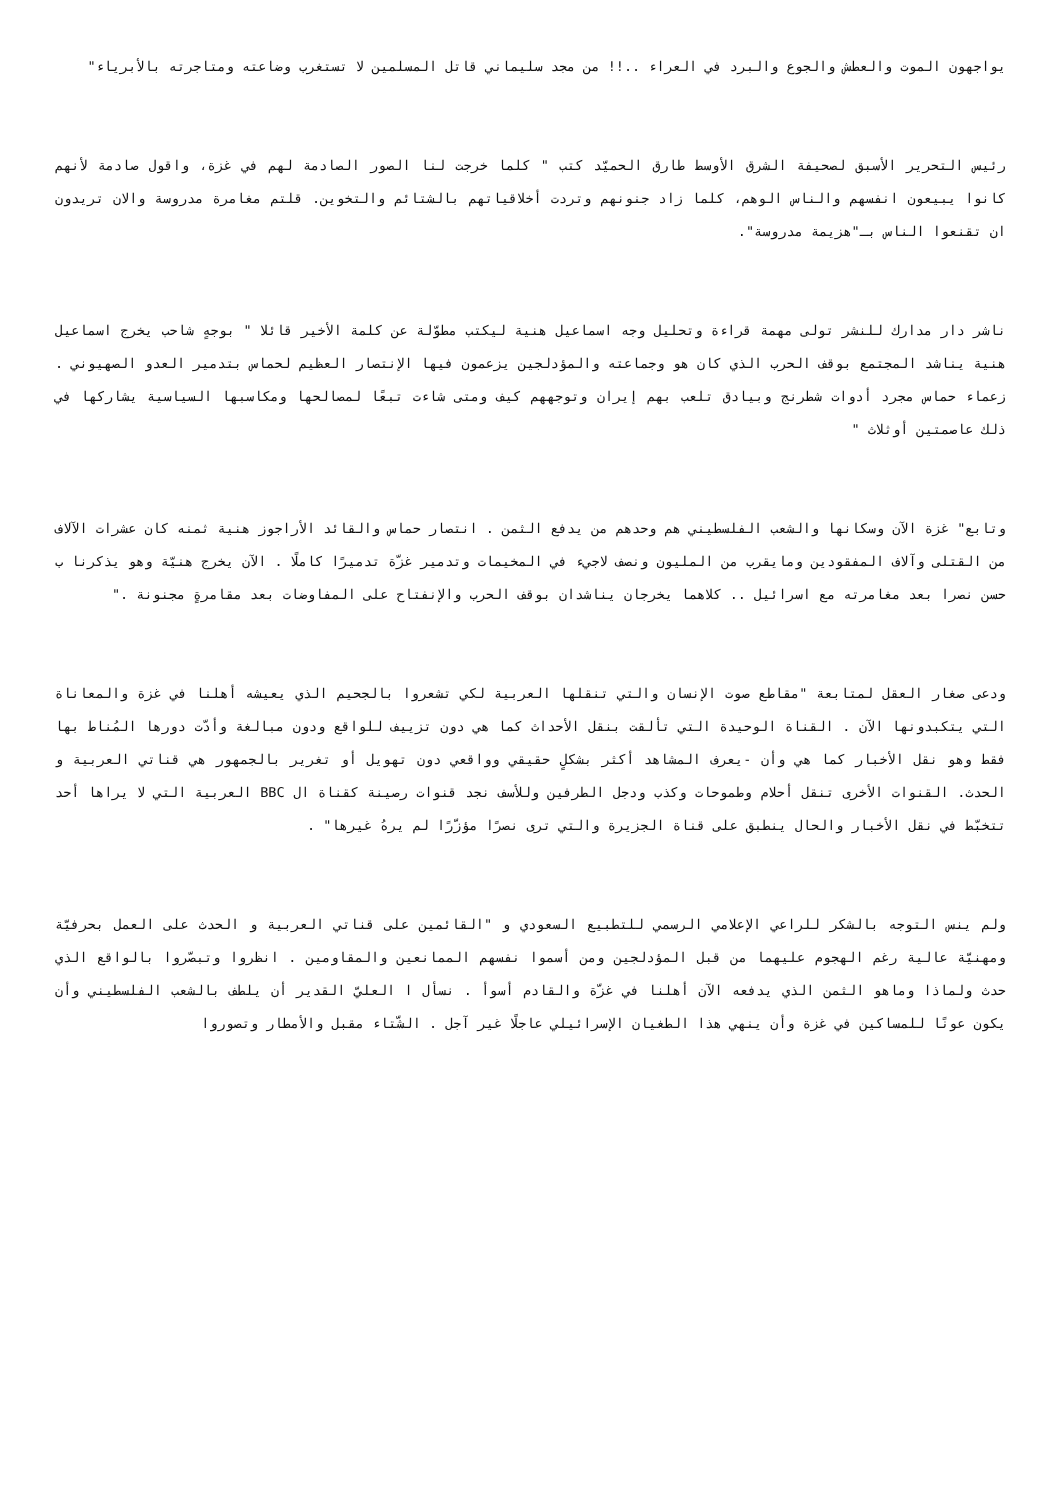يواجهون الموت والعطش والجوع والبرد في العراء ..!! من مجد سليماني قاتل المسلمين لا تستغرب وضاعته ومتاجرته بالأبرياء"
رئيس التحرير الأسبق لصحيفة الشرق الأوسط طارق الحميّد كتب " كلما خرجت لنا الصور الصادمة لهم في غزة، واقول صادمة لأنهم كانوا يبيعون انفسهم والناس الوهم، كلما زاد جنونهم وتردت أخلاقياتهم بالشتائم والتخوين. قلتم مغامرة مدروسة والان تريدون ان تقنعوا الناس بـ"هزيمة مدروسة".
ناشر دار مدارك للنشر تولى مهمة قراءة وتحليل وجه اسماعيل هنية ليكتب مطوّلة عن كلمة الأخير قائلا " بوجهٍ شاحب يخرج اسماعيل هنية يناشد المجتمع بوقف الحرب الذي كان هو وجماعته والمؤدلجين يزعمون فيها الإنتصار العظيم لحماس بتدمير العدو الصهيوني . زعماء حماس مجرد أدوات شطرنج وبيادق تلعب بهم إيران وتوجههم كيف ومتى شاءت تبعًا لمصالحها ومكاسبها السياسية يشاركها في ذلك عاصمتين أوثلاث "
وتابع" غزة الآن وسكانها والشعب الفلسطيني هم وحدهم من يدفع الثمن . انتصار حماس والقائد الأراجوز هنية ثمنه كان عشرات الآلاف من القتلى وآلاف المفقودين ومايقرب من المليون ونصف لاجيء في المخيمات وتدمير غزّة تدميرًا كاملًا . الآن يخرج هنيّة وهو يذكرنا ب حسن نصرا بعد مغامرته مع اسرائيل .. كلاهما يخرجان يناشدان بوقف الحرب والإنفتاح على المفاوضات بعد مقامرةٍ مجنونة ."
ودعى صغار العقل لمتابعة "مقاطع صوت الإنسان والتي تنقلها العربية لكي تشعروا بالجحيم الذي يعيشه أهلنا في غزة والمعاناة التي يتكبدونها الآن . القناة الوحيدة التي تألقت بنقل الأحداث كما هي دون تزييف للواقع ودون مبالغة وأدّت دورها المُناط بها فقط وهو نقل الأخبار كما هي وأن -يعرف المشاهد أكثر بشكلٍ حقيقي وواقعي دون تهويل أو تغرير بالجمهور هي قناتي العربية و الحدث. القنوات الأخرى تنقل أحلام وطموحات وكذب ودجل الطرفين وللأسف نجد قنوات رصينة كقناة ال BBC العربية التي لا يراها أحد تتخبّط في نقل الأخبار والحال ينطبق على قناة الجزيرة والتي ترى نصرًا مؤزّرًا لم يرهُ غيرها" .
ولم ينس التوجه بالشكر للراعي الإعلامي الرسمي للتطبيع السعودي و "القائمين على قناتي العربية و الحدث على العمل بحرفيّة ومهنيّة عالية رغم الهجوم عليهما من قبل المؤدلجين ومن أسموا نفسهم الممانعين والمقاومين . انظروا وتبصّروا بالواقع الذي حدث ولماذا وماهو الثمن الذي يدفعه الآن أهلنا في غزّة والقادم أسوأ . نسأل ا العليّ القدير أن يلطف بالشعب الفلسطيني وأن يكون عونًا للمساكين في غزة وأن ينهي هذا الطغيان الإسرائيلي عاجلًا غير آجل . الشّتاء مقبل والأمطار وتصوروا